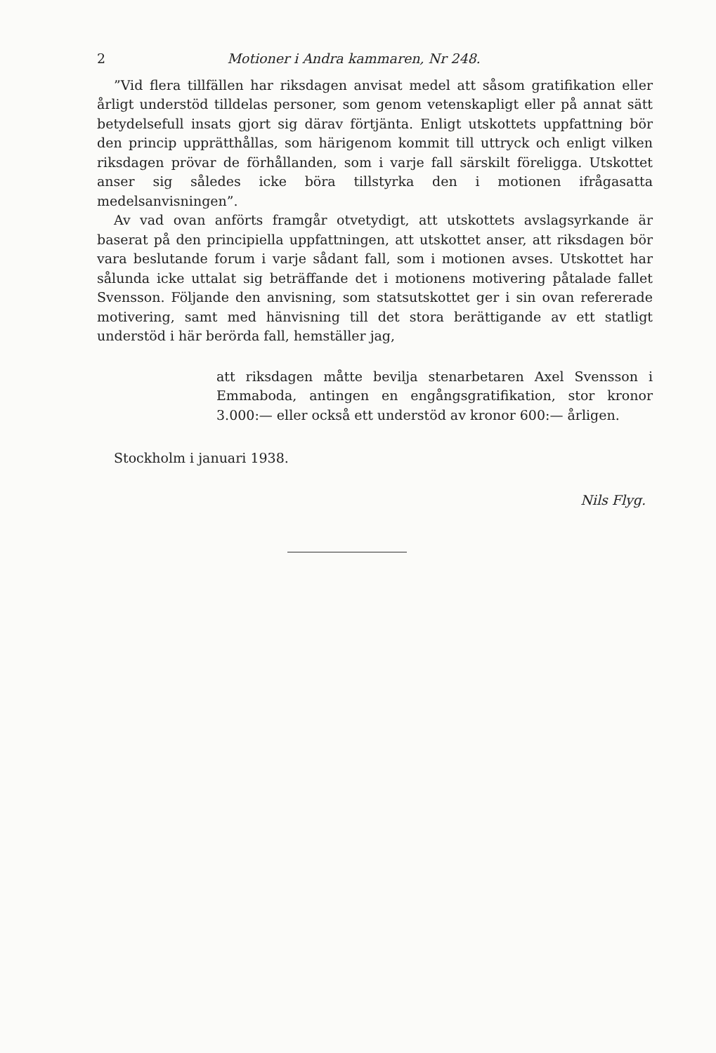2 Motioner i Andra kammaren, Nr 248.
”Vid flera tillfällen har riksdagen anvisat medel att såsom gratifikation eller årligt understöd tilldelas personer, som genom vetenskapligt eller på annat sätt betydelsefull insats gjort sig därav förtjänta. Enligt utskottets uppfattning bör den princip upprätthållas, som härigenom kommit till uttryck och enligt vilken riksdagen prövar de förhållanden, som i varje fall särskilt föreligga. Utskottet anser sig således icke böra tillstyrka den i motionen ifrågasatta medelsanvisningen”.
Av vad ovan anförts framgår otvetydigt, att utskottets avslagsyrkande är baserat på den principiella uppfattningen, att utskottet anser, att riksdagen bör vara beslutande forum i varje sådant fall, som i motionen avses. Utskottet har sålunda icke uttalat sig beträffande det i motionens motivering påtalade fallet Svensson. Följande den anvisning, som statsutskottet ger i sin ovan refererade motivering, samt med hänvisning till det stora berättigande av ett statligt understöd i här berörda fall, hemställer jag,
att riksdagen måtte bevilja stenarbetaren Axel Svensson i Emmaboda, antingen en engångsgratifikation, stor kronor 3.000:— eller också ett understöd av kronor 600:— årligen.
Stockholm i januari 1938.
Nils Flyg.